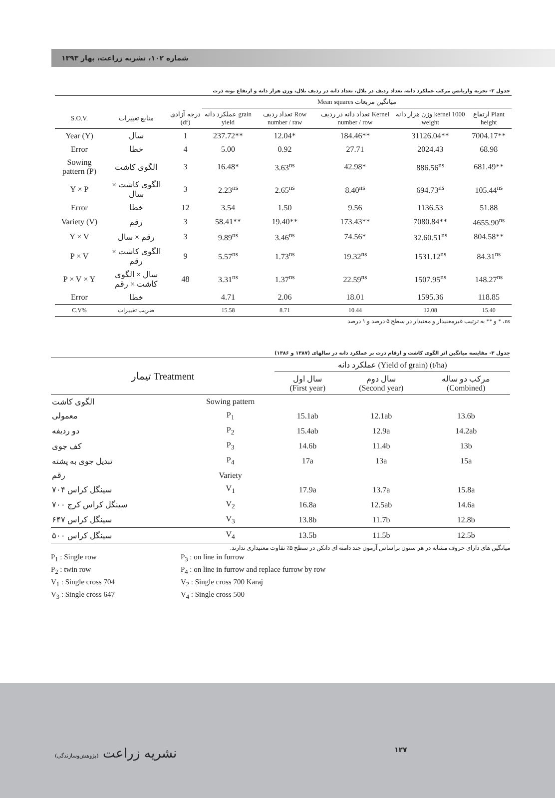شماره ۱۰۲، نشریه زراعت، بهار ۱۳۹۳
جدول ۲- تجزیه واریانس مرکب عملکرد دانه، تعداد ردیف در بلال، تعداد دانه در ردیف بلال، وزن هزار دانه و ارتفاع بوته ذرت
| | | | Mean squares میانگین مربعات | | | | |
| --- | --- | --- | --- | --- | --- | --- | --- |
| S.O.V. | منابع تغییرات | درجه آزادی (df) | عملکرد دانه grain yield | تعداد ردیف Row number / raw | تعداد دانه در ردیف Kernel number / row | وزن هزار دانه kernel 1000 weight | ارتفاع Plant height |
| Year (Y) | سال | 1 | 237.72** | 12.04* | 184.46** | 31126.04** | 7004.17** |
| Error | خطا | 4 | 5.00 | 0.92 | 27.71 | 2024.43 | 68.98 |
| Sowing pattern (P) | الگوی کاشت | 3 | 16.48* | 3.63<sup>ns</sup> | 42.98* | 886.56<sup>ns</sup> | 681.49** |
| Y × P | الگوی کاشت × سال | 3 | 2.23<sup>ns</sup> | 2.65<sup>ns</sup> | 8.40<sup>ns</sup> | 694.73<sup>ns</sup> | 105.44<sup>ns</sup> |
| Error | خطا | 12 | 3.54 | 1.50 | 9.56 | 1136.53 | 51.88 |
| Variety (V) | رقم | 3 | 58.41** | 19.40** | 173.43** | 7080.84** | 4655.90<sup>ns</sup> |
| Y × V | رقم × سال | 3 | 9.89<sup>ns</sup> | 3.46<sup>ns</sup> | 74.56* | 32.60.51<sup>ns</sup> | 804.58** |
| P × V | الگوی کاشت × رقم | 9 | 5.57<sup>ns</sup> | 1.73<sup>ns</sup> | 19.32<sup>ns</sup> | 1531.12<sup>ns</sup> | 84.31<sup>ns</sup> |
| P × V × Y | سال × الگوی کاشت × رقم | 48 | 3.31<sup>ns</sup> | 1.37<sup>ns</sup> | 22.59<sup>ns</sup> | 1507.95<sup>ns</sup> | 148.27<sup>ns</sup> |
| Error | خطا | | 4.71 | 2.06 | 18.01 | 1595.36 | 118.85 |
| C.V% | ضریب تغییرات | | 15.58 | 8.71 | 10.44 | 12.08 | 15.40 |
ns، * و ** به ترتیب غیرمعنیدار و معنیدار در سطح ۵ درصد و ۱ درصد
جدول ۳- مقایسه میانگین اثر الگوی کاشت و ارقام ذرت بر عملکرد دانه در سالهای (۱۳۸۷ و ۱۳۸۶)
| تیمار Treatment | | عملکرد دانه (Yield of grain) (t/ha) | | |
| --- | --- | --- | --- | --- |
| | | سال اول (First year) | سال دوم (Second year) | مرکب دو ساله (Combined) |
| الگوی کاشت | Sowing pattern | | | |
| معمولی | P<sub>1</sub> | 15.1ab | 12.1ab | 13.6b |
| دو ردیفه | P<sub>2</sub> | 15.4ab | 12.9a | 14.2ab |
| کف جوی | P<sub>3</sub> | 14.6b | 11.4b | 13b |
| تبدیل جوی به پشته | P<sub>4</sub> | 17a | 13a | 15a |
| رقم | Variety | | | |
| سینگل کراس ۷۰۴ | V<sub>1</sub> | 17.9a | 13.7a | 15.8a |
| سینگل کراس کرج ۷۰۰ | V<sub>2</sub> | 16.8a | 12.5ab | 14.6a |
| سینگل کراس ۶۴۷ | V<sub>3</sub> | 13.8b | 11.7b | 12.8b |
| سینگل کراس ۵۰۰ | V<sub>4</sub> | 13.5b | 11.5b | 12.5b |
میانگین های دارای حروف مشابه در هر ستون براساس آزمون چند دامنه ای دانکن در سطح ۵٪ تفاوت معنیداری ندارند.
P<sub>1</sub> : Single row
P<sub>2</sub> : twin row
V<sub>1</sub> : Single cross 704
V<sub>3</sub> : Single cross 647
P<sub>3</sub> : on line in furrow
P<sub>4</sub> : on line in furrow and replace furrow by row
V<sub>2</sub> : Single cross 700 Karaj
V<sub>4</sub> : Single cross 500
نشریه زراعت (پژوهش‌وسازندگی) ۱۲۷